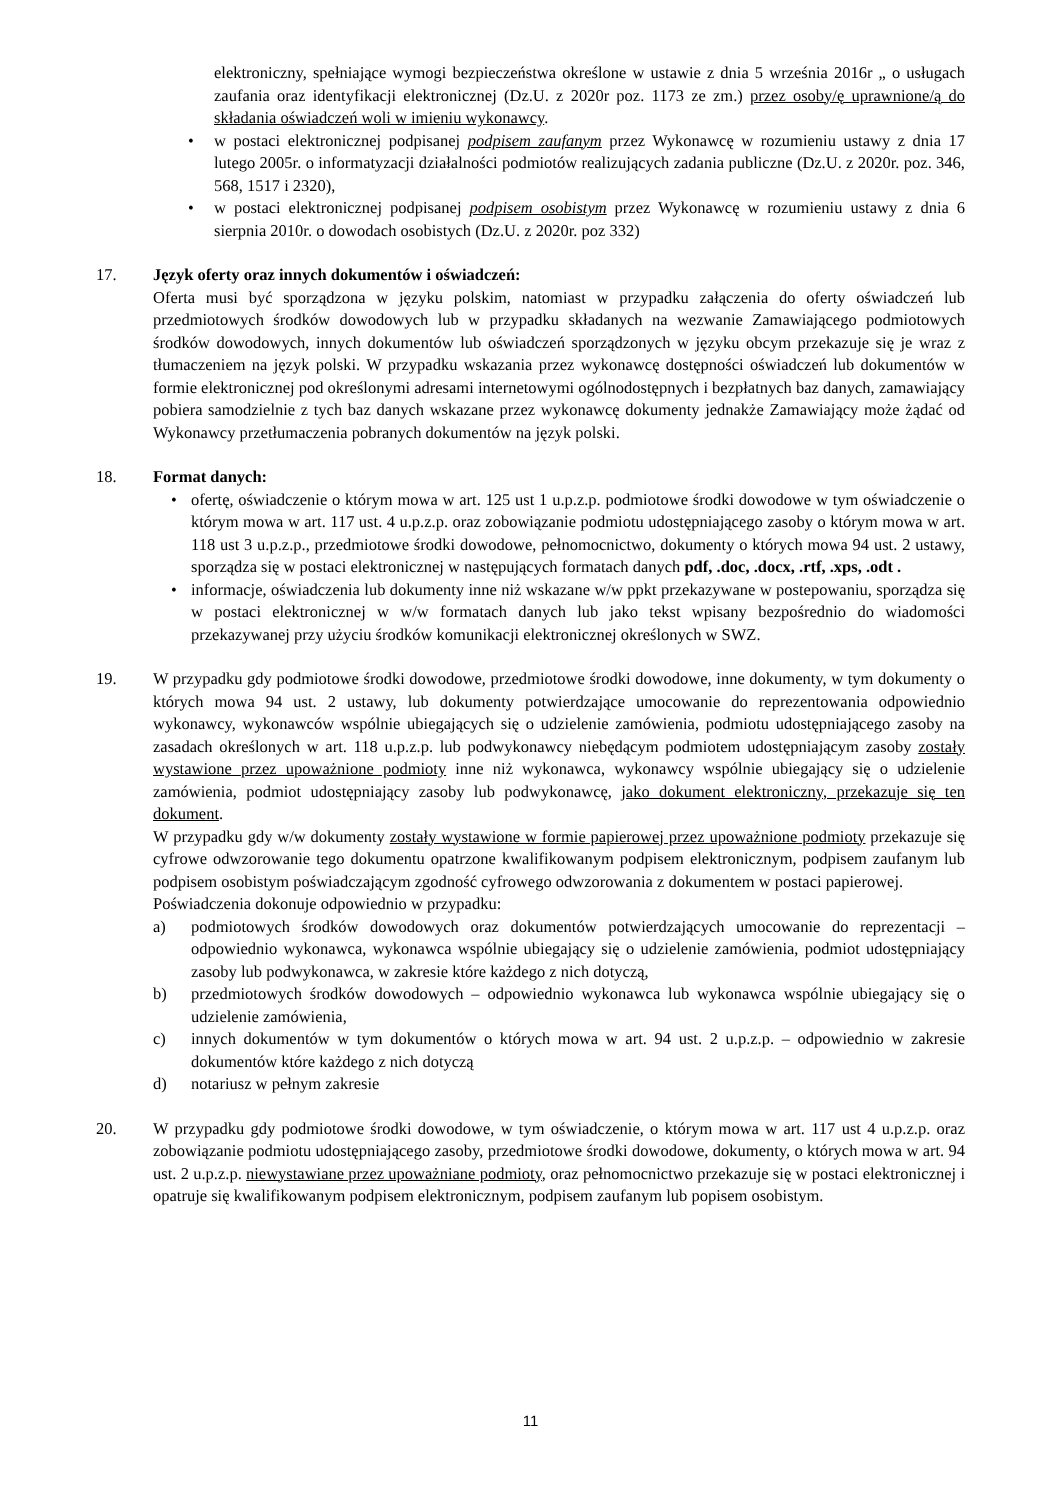elektroniczny, spełniające wymogi bezpieczeństwa określone w ustawie z dnia 5 września 2016r „ o usługach zaufania oraz identyfikacji elektronicznej (Dz.U. z 2020r poz. 1173 ze zm.) przez osoby/ę uprawnione/ą do składania oświadczeń woli w imieniu wykonawcy.
• w postaci elektronicznej podpisanej podpisem zaufanym przez Wykonawcę w rozumieniu ustawy z dnia 17 lutego 2005r. o informatyzacji działalności podmiotów realizujących zadania publiczne (Dz.U. z 2020r. poz. 346, 568, 1517 i 2320),
• w postaci elektronicznej podpisanej podpisem osobistym przez Wykonawcę w rozumieniu ustawy z dnia 6 sierpnia 2010r. o dowodach osobistych (Dz.U. z 2020r. poz 332)
17. Język oferty oraz innych dokumentów i oświadczeń:
Oferta musi być sporządzona w języku polskim, natomiast w przypadku załączenia do oferty oświadczeń lub przedmiotowych środków dowodowych lub w przypadku składanych na wezwanie Zamawiającego podmiotowych środków dowodowych, innych dokumentów lub oświadczeń sporządzonych w języku obcym przekazuje się je wraz z tłumaczeniem na język polski. W przypadku wskazania przez wykonawcę dostępności oświadczeń lub dokumentów w formie elektronicznej pod określonymi adresami internetowymi ogólnodostępnych i bezpłatnych baz danych, zamawiający pobiera samodzielnie z tych baz danych wskazane przez wykonawcę dokumenty jednakże Zamawiający może żądać od Wykonawcy przetłumaczenia pobranych dokumentów na język polski.
18. Format danych:
• ofertę, oświadczenie o którym mowa w art. 125 ust 1 u.p.z.p. podmiotowe środki dowodowe w tym oświadczenie o którym mowa w art. 117 ust. 4 u.p.z.p. oraz zobowiązanie podmiotu udostępniającego zasoby o którym mowa w art. 118 ust 3 u.p.z.p., przedmiotowe środki dowodowe, pełnomocnictwo, dokumenty o których mowa 94 ust. 2 ustawy, sporządza się w postaci elektronicznej w następujących formatach danych pdf, .doc, .docx, .rtf, .xps, .odt .
• informacje, oświadczenia lub dokumenty inne niż wskazane w/w ppkt przekazywane w postepowaniu, sporządza się w postaci elektronicznej w w/w formatach danych lub jako tekst wpisany bezpośrednio do wiadomości przekazywanej przy użyciu środków komunikacji elektronicznej określonych w SWZ.
19. W przypadku gdy podmiotowe środki dowodowe, przedmiotowe środki dowodowe, inne dokumenty, w tym dokumenty o których mowa 94 ust. 2 ustawy, lub dokumenty potwierdzające umocowanie do reprezentowania odpowiednio wykonawcy, wykonawców wspólnie ubiegających się o udzielenie zamówienia, podmiotu udostępniającego zasoby na zasadach określonych w art. 118 u.p.z.p. lub podwykonawcy niebędącym podmiotem udostępniającym zasoby zostały wystawione przez upoważnione podmioty inne niż wykonawca, wykonawcy wspólnie ubiegający się o udzielenie zamówienia, podmiot udostępniający zasoby lub podwykonawcę, jako dokument elektroniczny, przekazuje się ten dokument.
W przypadku gdy w/w dokumenty zostały wystawione w formie papierowej przez upoważnione podmioty przekazuje się cyfrowe odwzorowanie tego dokumentu opatrzone kwalifikowanym podpisem elektronicznym, podpisem zaufanym lub podpisem osobistym poświadczającym zgodność cyfrowego odwzorowania z dokumentem w postaci papierowej.
Poświadczenia dokonuje odpowiednio w przypadku:
a) podmiotowych środków dowodowych oraz dokumentów potwierdzających umocowanie do reprezentacji – odpowiednio wykonawca, wykonawca wspólnie ubiegający się o udzielenie zamówienia, podmiot udostępniający zasoby lub podwykonawca, w zakresie które każdego z nich dotyczą,
b) przedmiotowych środków dowodowych – odpowiednio wykonawca lub wykonawca wspólnie ubiegający się o udzielenie zamówienia,
c) innych dokumentów w tym dokumentów o których mowa w art. 94 ust. 2 u.p.z.p. – odpowiednio w zakresie dokumentów które każdego z nich dotyczą
d) notariusz w pełnym zakresie
20. W przypadku gdy podmiotowe środki dowodowe, w tym oświadczenie, o którym mowa w art. 117 ust 4 u.p.z.p. oraz zobowiązanie podmiotu udostępniającego zasoby, przedmiotowe środki dowodowe, dokumenty, o których mowa w art. 94 ust. 2 u.p.z.p. niewystawiane przez upoważniane podmioty, oraz pełnomocnictwo przekazuje się w postaci elektronicznej i opatruje się kwalifikowanym podpisem elektronicznym, podpisem zaufanym lub popisem osobistym.
11